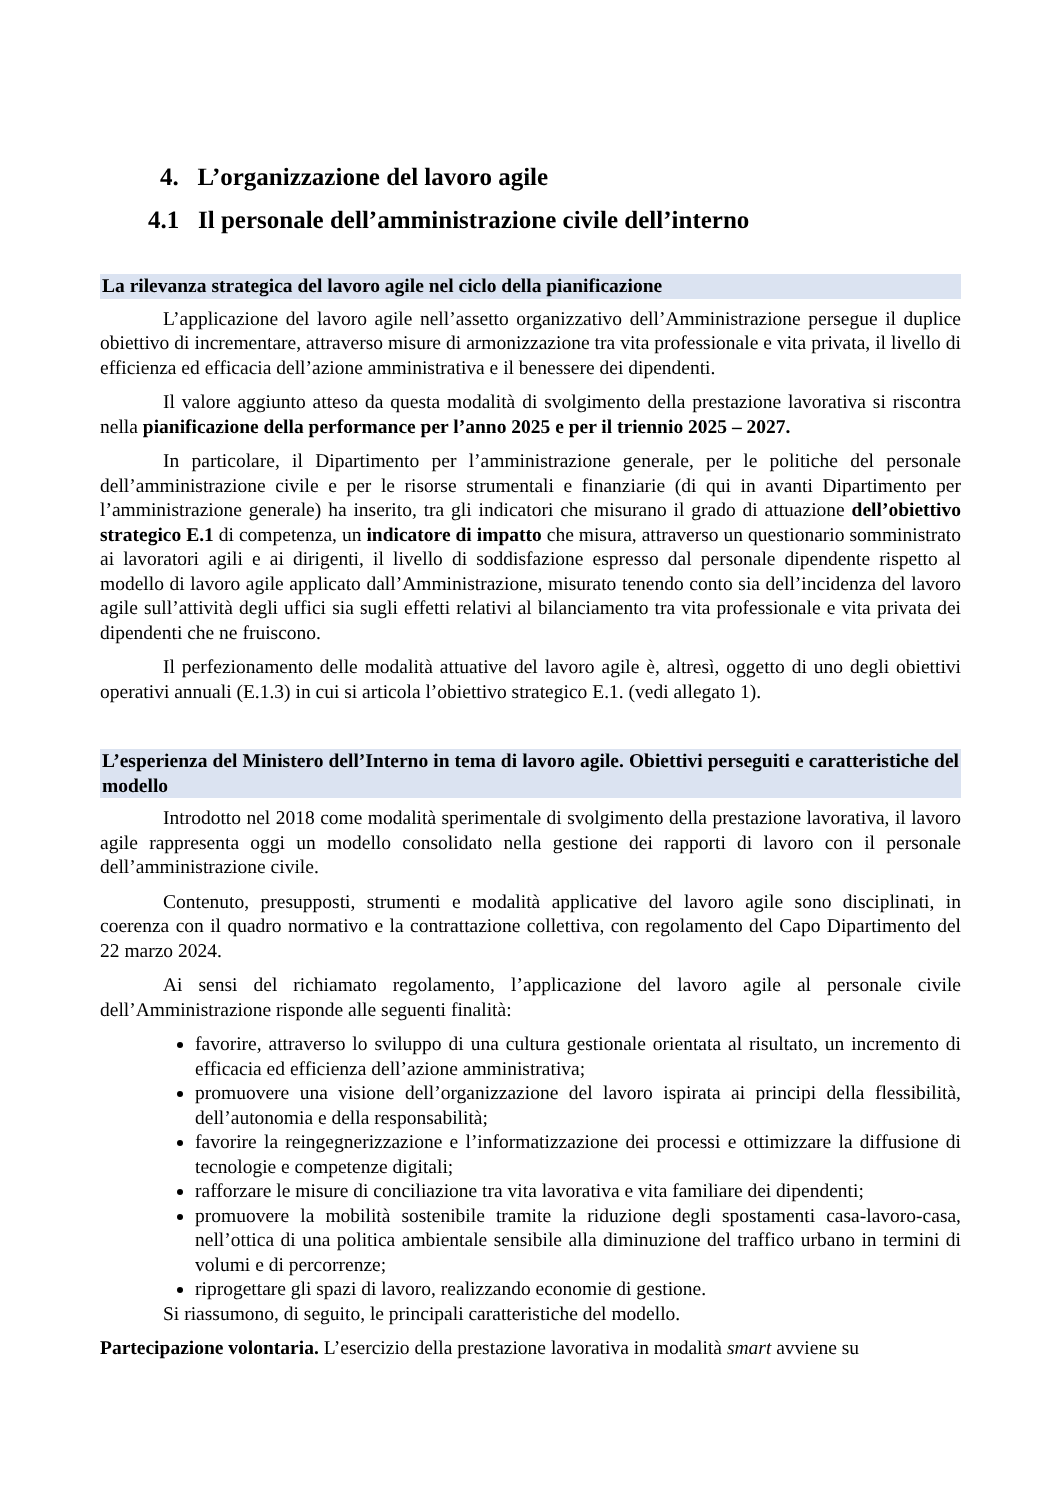4. L’organizzazione del lavoro agile
4.1 Il personale dell’amministrazione civile dell’interno
La rilevanza strategica del lavoro agile nel ciclo della pianificazione
L’applicazione del lavoro agile nell’assetto organizzativo dell’Amministrazione persegue il duplice obiettivo di incrementare, attraverso misure di armonizzazione tra vita professionale e vita privata, il livello di efficienza ed efficacia dell’azione amministrativa e il benessere dei dipendenti.
Il valore aggiunto atteso da questa modalità di svolgimento della prestazione lavorativa si riscontra nella pianificazione della performance per l’anno 2025 e per il triennio 2025 – 2027.
In particolare, il Dipartimento per l’amministrazione generale, per le politiche del personale dell’amministrazione civile e per le risorse strumentali e finanziarie (di qui in avanti Dipartimento per l’amministrazione generale) ha inserito, tra gli indicatori che misurano il grado di attuazione dell’obiettivo strategico E.1 di competenza, un indicatore di impatto che misura, attraverso un questionario somministrato ai lavoratori agili e ai dirigenti, il livello di soddisfazione espresso dal personale dipendente rispetto al modello di lavoro agile applicato dall’Amministrazione, misurato tenendo conto sia dell’incidenza del lavoro agile sull’attività degli uffici sia sugli effetti relativi al bilanciamento tra vita professionale e vita privata dei dipendenti che ne fruiscono.
Il perfezionamento delle modalità attuative del lavoro agile è, altresì, oggetto di uno degli obiettivi operativi annuali (E.1.3) in cui si articola l’obiettivo strategico E.1. (vedi allegato 1).
L’esperienza del Ministero dell’Interno in tema di lavoro agile. Obiettivi perseguiti e caratteristiche del modello
Introdotto nel 2018 come modalità sperimentale di svolgimento della prestazione lavorativa, il lavoro agile rappresenta oggi un modello consolidato nella gestione dei rapporti di lavoro con il personale dell’amministrazione civile.
Contenuto, presupposti, strumenti e modalità applicative del lavoro agile sono disciplinati, in coerenza con il quadro normativo e la contrattazione collettiva, con regolamento del Capo Dipartimento del 22 marzo 2024.
Ai sensi del richiamato regolamento, l’applicazione del lavoro agile al personale civile dell’Amministrazione risponde alle seguenti finalità:
favorire, attraverso lo sviluppo di una cultura gestionale orientata al risultato, un incremento di efficacia ed efficienza dell’azione amministrativa;
promuovere una visione dell’organizzazione del lavoro ispirata ai principi della flessibilità, dell’autonomia e della responsabilità;
favorire la reingegnerizzazione e l’informatizzazione dei processi e ottimizzare la diffusione di tecnologie e competenze digitali;
rafforzare le misure di conciliazione tra vita lavorativa e vita familiare dei dipendenti;
promuovere la mobilità sostenibile tramite la riduzione degli spostamenti casa-lavoro-casa, nell’ottica di una politica ambientale sensibile alla diminuzione del traffico urbano in termini di volumi e di percorrenze;
riprogettare gli spazi di lavoro, realizzando economie di gestione.
Si riassumono, di seguito, le principali caratteristiche del modello.
Partecipazione volontaria. L’esercizio della prestazione lavorativa in modalità smart avviene su